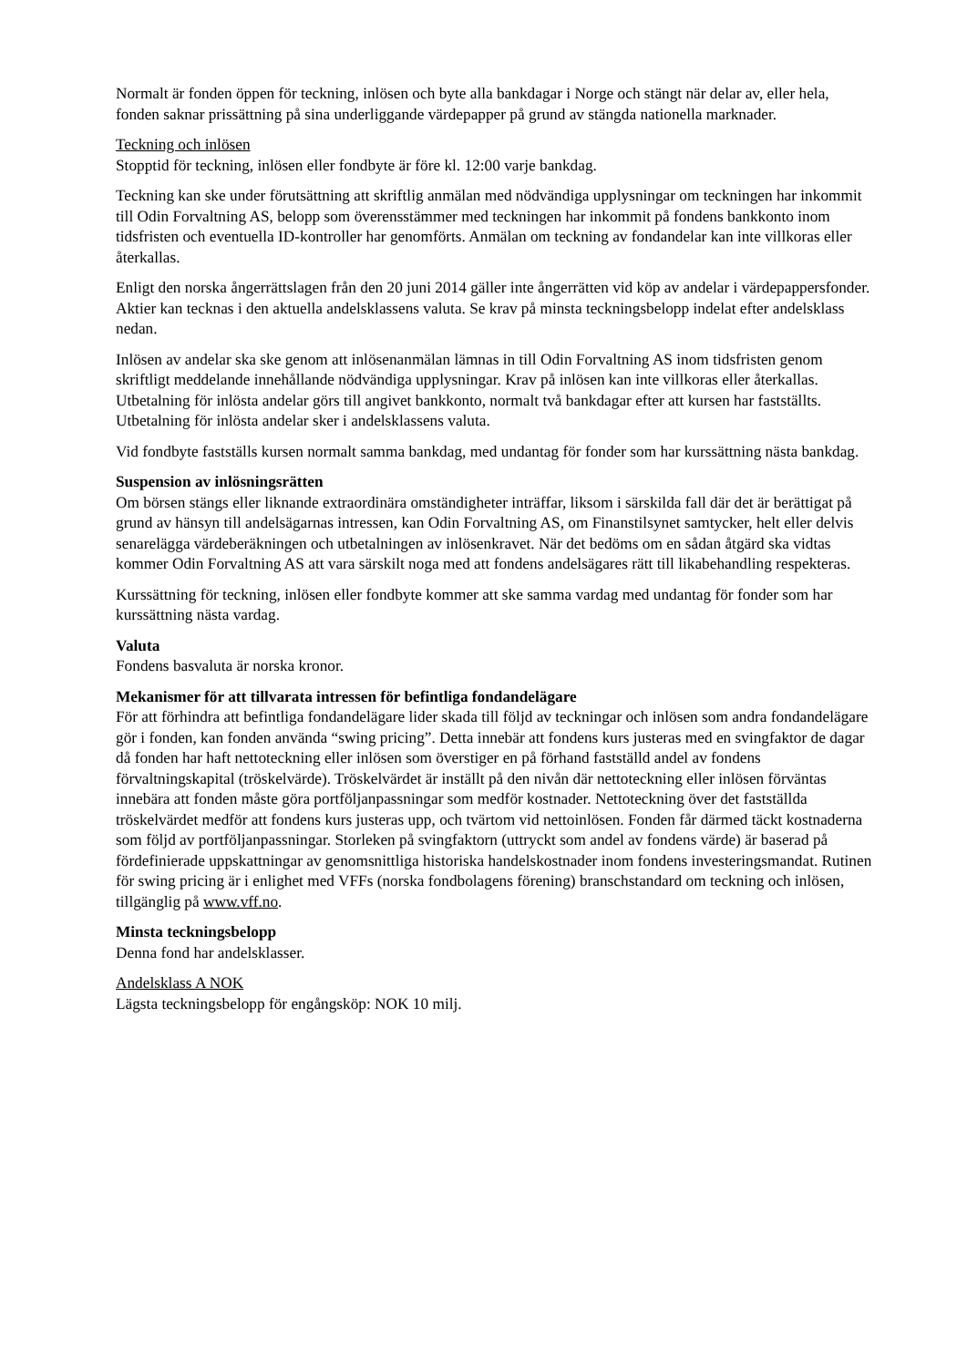Normalt är fonden öppen för teckning, inlösen och byte alla bankdagar i Norge och stängt när delar av, eller hela, fonden saknar prissättning på sina underliggande värdepapper på grund av stängda nationella marknader.
Teckning och inlösen
Stopptid för teckning, inlösen eller fondbyte är före kl. 12:00 varje bankdag.
Teckning kan ske under förutsättning att skriftlig anmälan med nödvändiga upplysningar om teckningen har inkommit till Odin Forvaltning AS, belopp som överensstämmer med teckningen har inkommit på fondens bankkonto inom tidsfristen och eventuella ID-kontroller har genomförts. Anmälan om teckning av fondandelar kan inte villkoras eller återkallas.
Enligt den norska ångerrättslagen från den 20 juni 2014 gäller inte ångerrätten vid köp av andelar i värdepappersfonder. Aktier kan tecknas i den aktuella andelsklassens valuta. Se krav på minsta teckningsbelopp indelat efter andelsklass nedan.
Inlösen av andelar ska ske genom att inlösenanmälan lämnas in till Odin Forvaltning AS inom tidsfristen genom skriftligt meddelande innehållande nödvändiga upplysningar. Krav på inlösen kan inte villkoras eller återkallas. Utbetalning för inlösta andelar görs till angivet bankkonto, normalt två bankdagar efter att kursen har fastställts. Utbetalning för inlösta andelar sker i andelsklassens valuta.
Vid fondbyte fastställs kursen normalt samma bankdag, med undantag för fonder som har kurssättning nästa bankdag.
Suspension av inlösningsrätten
Om börsen stängs eller liknande extraordinära omständigheter inträffar, liksom i särskilda fall där det är berättigat på grund av hänsyn till andelsägarnas intressen, kan Odin Forvaltning AS, om Finanstilsynet samtycker, helt eller delvis senarelägga värdeberäkningen och utbetalningen av inlösenkravet. När det bedöms om en sådan åtgärd ska vidtas kommer Odin Forvaltning AS att vara särskilt noga med att fondens andelsägares rätt till likabehandling respekteras.
Kurssättning för teckning, inlösen eller fondbyte kommer att ske samma vardag med undantag för fonder som har kurssättning nästa vardag.
Valuta
Fondens basvaluta är norska kronor.
Mekanismer för att tillvarata intressen för befintliga fondandelägare
För att förhindra att befintliga fondandelägare lider skada till följd av teckningar och inlösen som andra fondandelägare gör i fonden, kan fonden använda “swing pricing”. Detta innebär att fondens kurs justeras med en svingfaktor de dagar då fonden har haft nettoteckning eller inlösen som överstiger en på förhand fastställd andel av fondens förvaltningskapital (tröskelvärde). Tröskelvärdet är inställt på den nivån där nettoteckning eller inlösen förväntas innebära att fonden måste göra portföljanpassningar som medför kostnader. Nettoteckning över det fastställda tröskelvärdet medför att fondens kurs justeras upp, och tvärtom vid nettoinlösen. Fonden får därmed täckt kostnaderna som följd av portföljanpassningar. Storleken på svingfaktorn (uttryckt som andel av fondens värde) är baserad på fördefinierade uppskattningar av genomsnittliga historiska handelskostnader inom fondens investeringsmandat. Rutinen för swing pricing är i enlighet med VFFs (norska fondbolagens förening) branschstandard om teckning och inlösen, tillgänglig på www.vff.no.
Minsta teckningsbelopp
Denna fond har andelsklasser.
Andelsklass A NOK
Lägsta teckningsbelopp för engångsköp: NOK 10 milj.